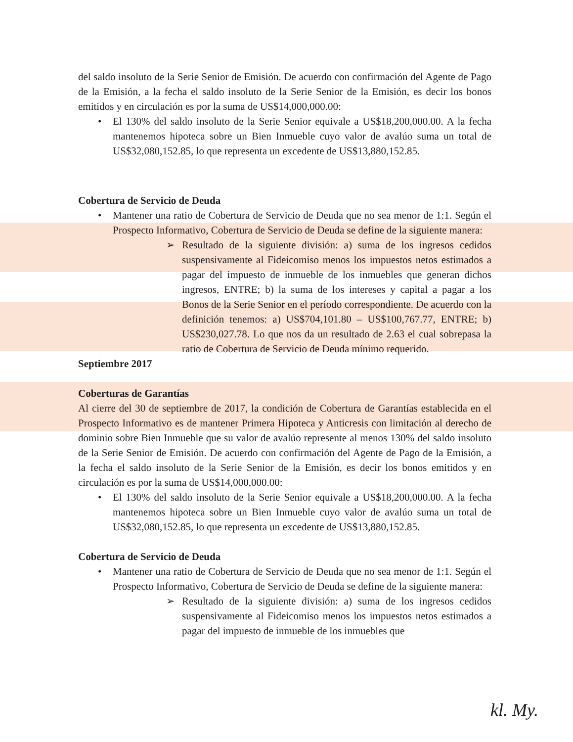del saldo insoluto de la Serie Senior de Emisión. De acuerdo con confirmación del Agente de Pago de la Emisión, a la fecha el saldo insoluto de la Serie Senior de la Emisión, es decir los bonos emitidos y en circulación es por la suma de US$14,000,000.00:
• El 130% del saldo insoluto de la Serie Senior equivale a US$18,200,000.00. A la fecha mantenemos hipoteca sobre un Bien Inmueble cuyo valor de avalúo suma un total de US$32,080,152.85, lo que representa un excedente de US$13,880,152.85.
Cobertura de Servicio de Deuda
• Mantener una ratio de Cobertura de Servicio de Deuda que no sea menor de 1:1. Según el Prospecto Informativo, Cobertura de Servicio de Deuda se define de la siguiente manera:
➢ Resultado de la siguiente división: a) suma de los ingresos cedidos suspensivamente al Fideicomiso menos los impuestos netos estimados a pagar del impuesto de inmueble de los inmuebles que generan dichos ingresos, ENTRE; b) la suma de los intereses y capital a pagar a los Bonos de la Serie Senior en el período correspondiente. De acuerdo con la definición tenemos: a) US$704,101.80 – US$100,767.77, ENTRE; b) US$230,027.78. Lo que nos da un resultado de 2.63 el cual sobrepasa la ratio de Cobertura de Servicio de Deuda mínimo requerido.
Septiembre 2017
Coberturas de Garantías
Al cierre del 30 de septiembre de 2017, la condición de Cobertura de Garantías establecida en el Prospecto Informativo es de mantener Primera Hipoteca y Anticresis con limitación al derecho de dominio sobre Bien Inmueble que su valor de avalúo represente al menos 130% del saldo insoluto de la Serie Senior de Emisión. De acuerdo con confirmación del Agente de Pago de la Emisión, a la fecha el saldo insoluto de la Serie Senior de la Emisión, es decir los bonos emitidos y en circulación es por la suma de US$14,000,000.00:
• El 130% del saldo insoluto de la Serie Senior equivale a US$18,200,000.00. A la fecha mantenemos hipoteca sobre un Bien Inmueble cuyo valor de avalúo suma un total de US$32,080,152.85, lo que representa un excedente de US$13,880,152.85.
Cobertura de Servicio de Deuda
• Mantener una ratio de Cobertura de Servicio de Deuda que no sea menor de 1:1. Según el Prospecto Informativo, Cobertura de Servicio de Deuda se define de la siguiente manera:
➢ Resultado de la siguiente división: a) suma de los ingresos cedidos suspensivamente al Fideicomiso menos los impuestos netos estimados a pagar del impuesto de inmueble de los inmuebles que
kl. My.